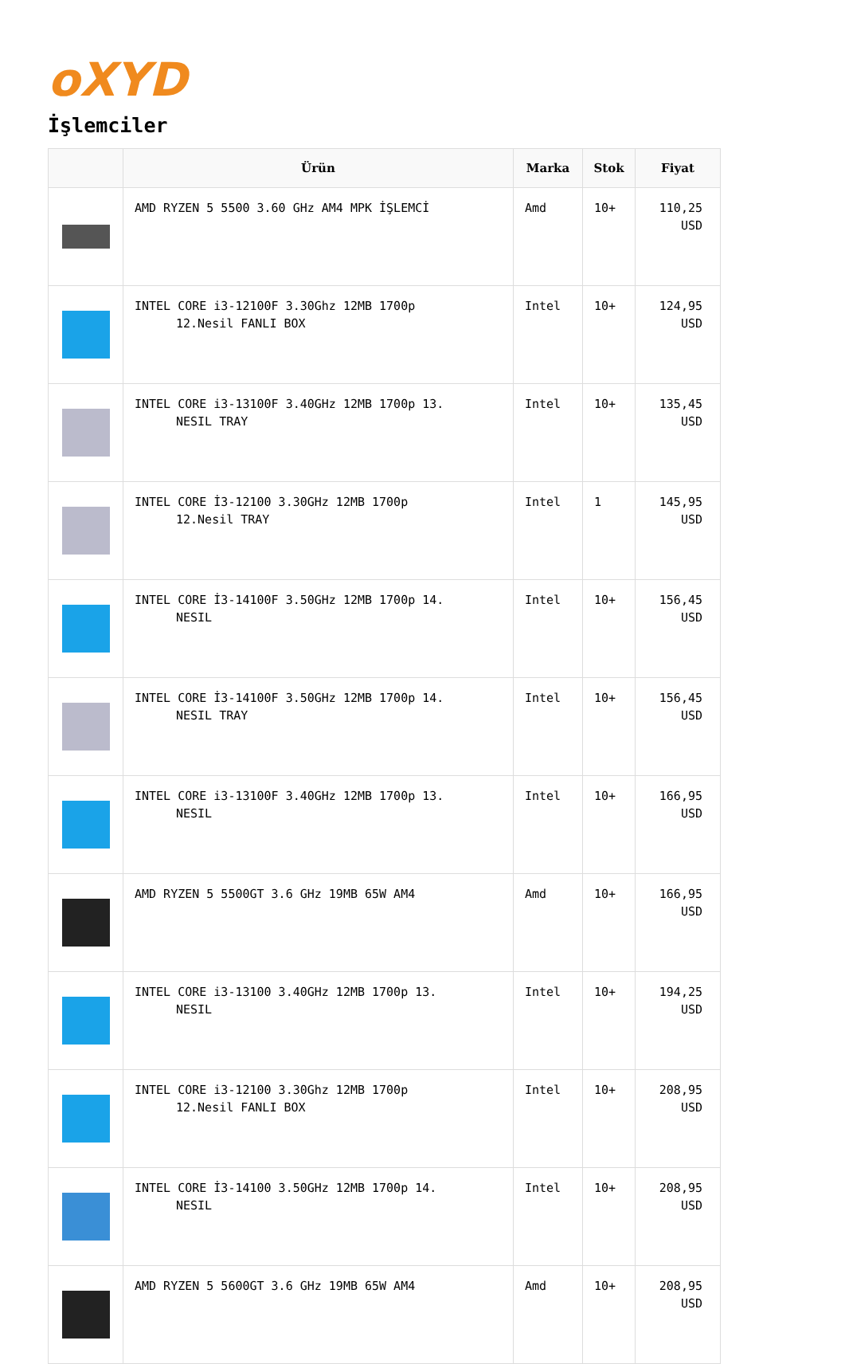oXYD
İşlemciler
| | Ürün | Marka | Stok | Fiyat |
| --- | --- | --- | --- | --- |
| | AMD RYZEN 5 5500 3.60 GHz AM4 MPK İŞLEMCİ | Amd | 10+ | 110,25 USD |
| | INTEL CORE i3-12100F 3.30Ghz 12MB 1700p 12.Nesil FANLI BOX | Intel | 10+ | 124,95 USD |
| | INTEL CORE i3-13100F 3.40GHz 12MB 1700p 13. NESIL TRAY | Intel | 10+ | 135,45 USD |
| | INTEL CORE İ3-12100 3.30GHz 12MB 1700p 12.Nesil TRAY | Intel | 1 | 145,95 USD |
| | INTEL CORE İ3-14100F 3.50GHz 12MB 1700p 14. NESIL | Intel | 10+ | 156,45 USD |
| | INTEL CORE İ3-14100F 3.50GHz 12MB 1700p 14. NESIL TRAY | Intel | 10+ | 156,45 USD |
| | INTEL CORE i3-13100F 3.40GHz 12MB 1700p 13. NESIL | Intel | 10+ | 166,95 USD |
| | AMD RYZEN 5 5500GT 3.6 GHz 19MB 65W AM4 | Amd | 10+ | 166,95 USD |
| | INTEL CORE i3-13100 3.40GHz 12MB 1700p 13. NESIL | Intel | 10+ | 194,25 USD |
| | INTEL CORE i3-12100 3.30Ghz 12MB 1700p 12.Nesil FANLI BOX | Intel | 10+ | 208,95 USD |
| | INTEL CORE İ3-14100 3.50GHz 12MB 1700p 14. NESIL | Intel | 10+ | 208,95 USD |
| | AMD RYZEN 5 5600GT 3.6 GHz 19MB 65W AM4 | Amd | 10+ | 208,95 USD |